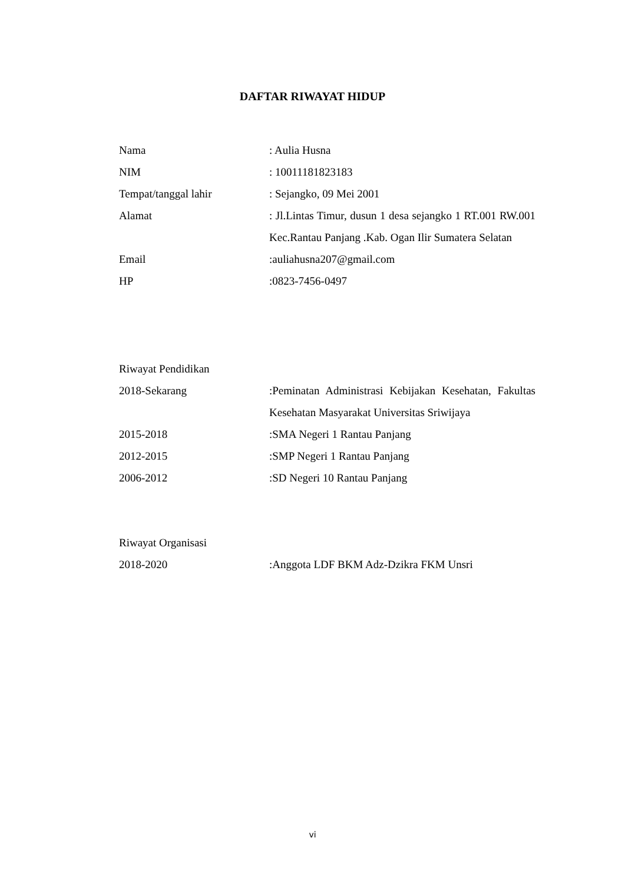DAFTAR RIWAYAT HIDUP
| Nama | : Aulia Husna |
| NIM | : 10011181823183 |
| Tempat/tanggal lahir | : Sejangko, 09 Mei 2001 |
| Alamat | : Jl.Lintas Timur, dusun 1 desa sejangko 1 RT.001 RW.001 Kec.Rantau Panjang .Kab. Ogan Ilir Sumatera Selatan |
| Email | :auliahusna207@gmail.com |
| HP | :0823-7456-0497 |
| Riwayat Pendidikan | |
| 2018-Sekarang | :Peminatan Administrasi Kebijakan Kesehatan, Fakultas Kesehatan Masyarakat Universitas Sriwijaya |
| 2015-2018 | :SMA Negeri 1 Rantau Panjang |
| 2012-2015 | :SMP Negeri 1 Rantau Panjang |
| 2006-2012 | :SD Negeri 10 Rantau Panjang |
| Riwayat Organisasi | |
| 2018-2020 | :Anggota LDF BKM Adz-Dzikra FKM Unsri |
vi